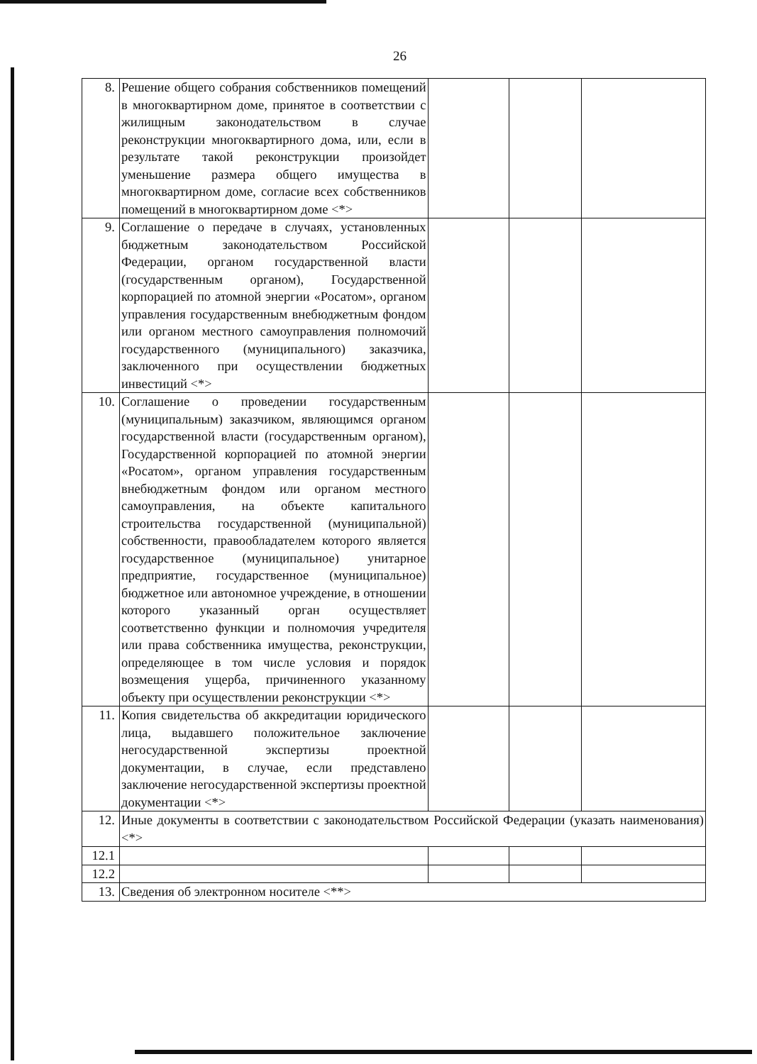26
| 8. | Решение общего собрания собственников помещений в многоквартирном доме, принятое в соответствии с жилищным законодательством в случае реконструкции многоквартирного дома, или, если в результате такой реконструкции произойдет уменьшение размера общего имущества в многоквартирном доме, согласие всех собственников помещений в многоквартирном доме <*> | | | |
| 9. | Соглашение о передаче в случаях, установленных бюджетным законодательством Российской Федерации, органом государственной власти (государственным органом), Государственной корпорацией по атомной энергии «Росатом», органом управления государственным внебюджетным фондом или органом местного самоуправления полномочий государственного (муниципального) заказчика, заключенного при осуществлении бюджетных инвестиций <*> | | | |
| 10. | Соглашение о проведении государственным (муниципальным) заказчиком, являющимся органом государственной власти (государственным органом), Государственной корпорацией по атомной энергии «Росатом», органом управления государственным внебюджетным фондом или органом местного самоуправления, на объекте капитального строительства государственной (муниципальной) собственности, правообладателем которого является государственное (муниципальное) унитарное предприятие, государственное (муниципальное) бюджетное или автономное учреждение, в отношении которого указанный орган осуществляет соответственно функции и полномочия учредителя или права собственника имущества, реконструкции, определяющее в том числе условия и порядок возмещения ущерба, причиненного указанному объекту при осуществлении реконструкции <*> | | | |
| 11. | Копия свидетельства об аккредитации юридического лица, выдавшего положительное заключение негосударственной экспертизы проектной документации, в случае, если представлено заключение негосударственной экспертизы проектной документации <*> | | | |
| 12. | Иные документы в соответствии с законодательством Российской Федерации (указать наименования) <*> | | | |
| 12.1 | | | | |
| 12.2 | | | | |
| 13. | Сведения об электронном носителе <**> | | | |